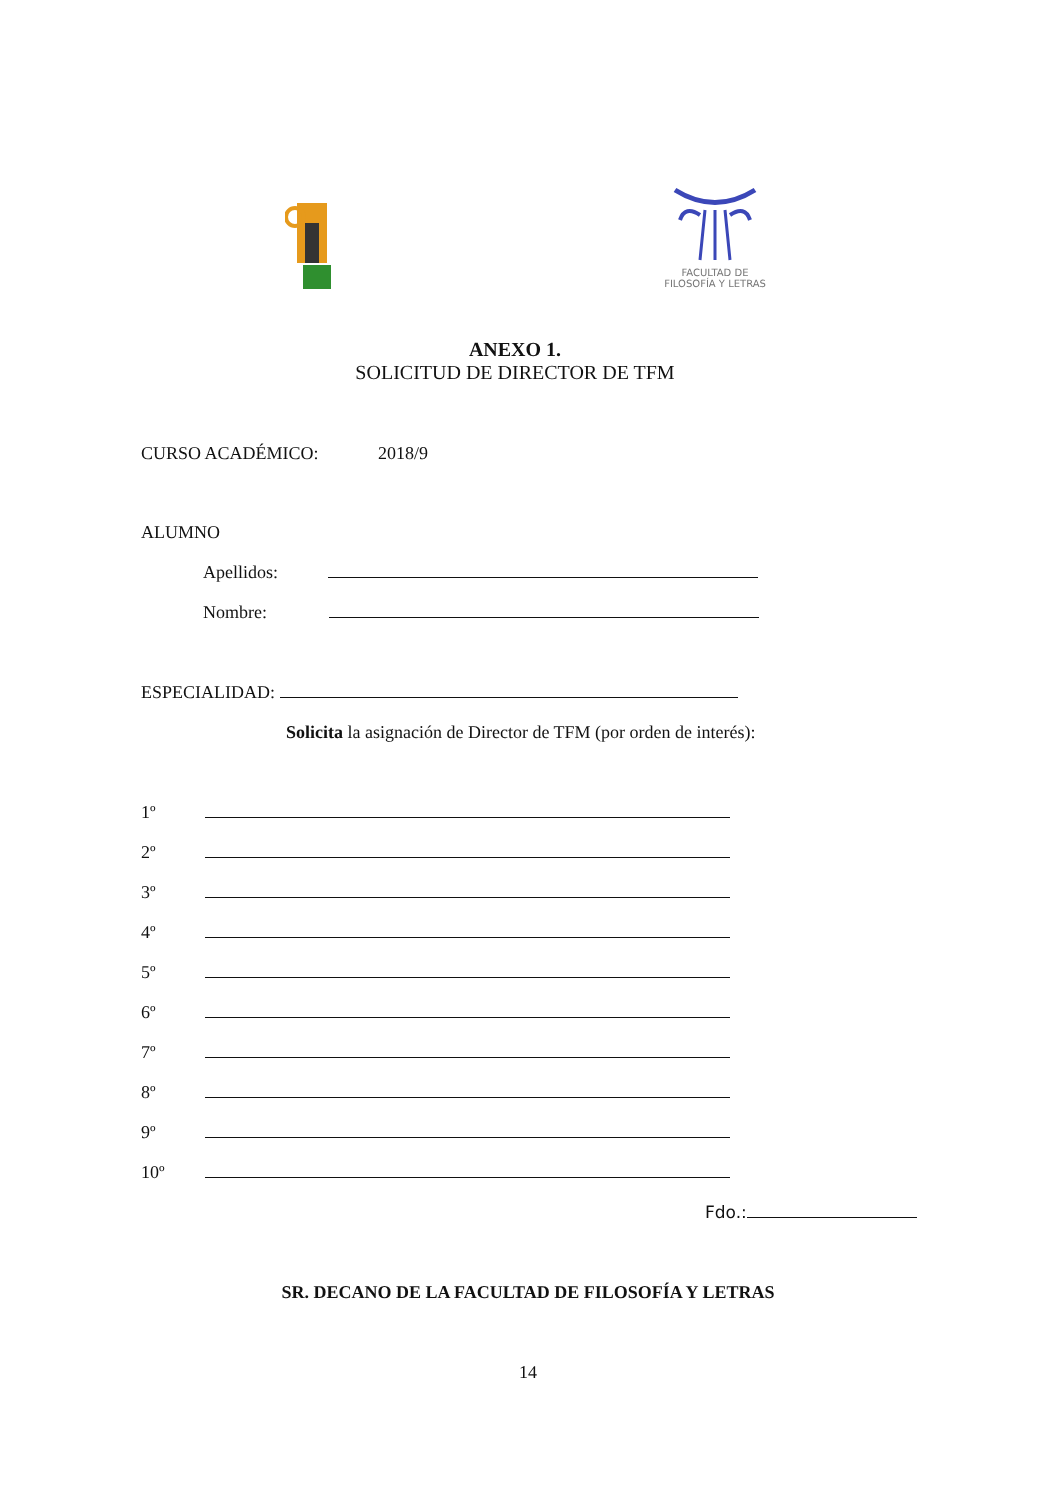FACULTAD DE
FILOSOFÍA Y LETRAS
ANEXO 1.
SOLICITUD DE DIRECTOR DE TFM
CURSO ACADÉMICO: 2018/9
ALUMNO
Apellidos:
Nombre:
ESPECIALIDAD:
Solicita la asignación de Director de TFM (por orden de interés):
1º
2º
3º
4º
5º
6º
7º
8º
9º
10º
Fdo.:
SR. DECANO DE LA FACULTAD DE FILOSOFÍA Y LETRAS
14